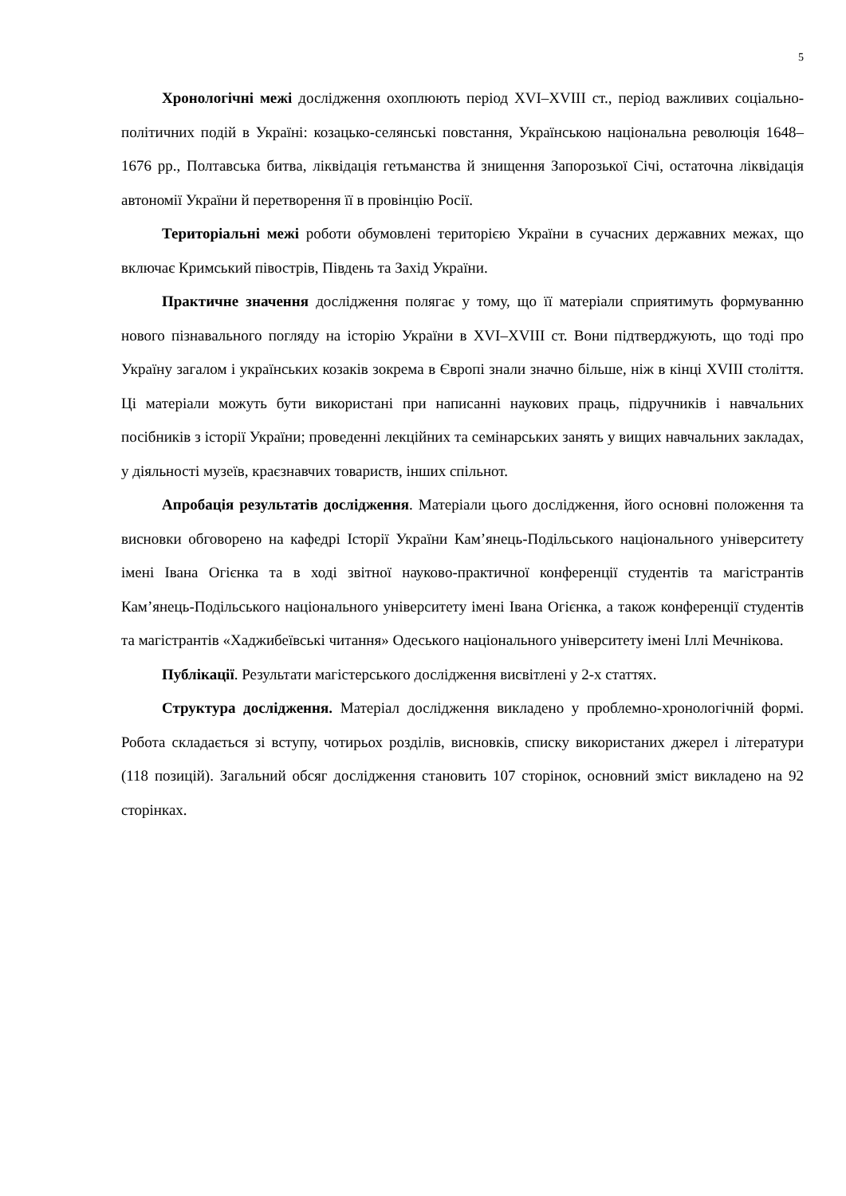5
Хронологічні межі дослідження охоплюють період XVI–XVIII ст., період важливих соціально-політичних подій в Україні: козацько-селянські повстання, Українською національна революція 1648–1676 рр., Полтавська битва, ліквідація гетьманства й знищення Запорозької Січі, остаточна ліквідація автономії України й перетворення її в провінцію Росії.
Територіальні межі роботи обумовлені територією України в сучасних державних межах, що включає Кримський півострів, Південь та Захід України.
Практичне значення дослідження полягає у тому, що її матеріали сприятимуть формуванню нового пізнавального погляду на історію України в XVI–XVIII ст. Вони підтверджують, що тоді про Україну загалом і українських козаків зокрема в Європі знали значно більше, ніж в кінці XVIII століття. Ці матеріали можуть бути використані при написанні наукових праць, підручників і навчальних посібників з історії України; проведенні лекційних та семінарських занять у вищих навчальних закладах, у діяльності музеїв, краєзнавчих товариств, інших спільнот.
Апробація результатів дослідження. Матеріали цього дослідження, його основні положення та висновки обговорено на кафедрі Історії України Кам’янець-Подільського національного університету імені Івана Огієнка та в ході звітної науково-практичної конференції студентів та магістрантів Кам’янець-Подільського національного університету імені Івана Огієнка, а також конференції студентів та магістрантів «Хаджибеївські читання» Одеського національного університету імені Іллі Мечнікова.
Публікації. Результати магістерського дослідження висвітлені у 2-х статтях.
Структура дослідження. Матеріал дослідження викладено у проблемно-хронологічній формі. Робота складається зі вступу, чотирьох розділів, висновків, списку використаних джерел і літератури (118 позицій). Загальний обсяг дослідження становить 107 сторінок, основний зміст викладено на 92 сторінках.